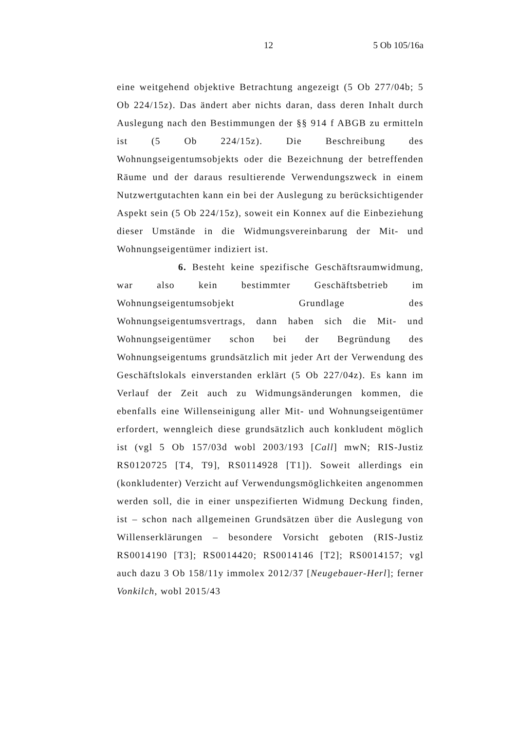12 5 Ob 105/16a
eine weitgehend objektive Betrachtung angezeigt (5 Ob 277/04b; 5 Ob 224/15z). Das ändert aber nichts daran, dass deren Inhalt durch Auslegung nach den Bestimmungen der §§ 914 f ABGB zu ermitteln ist (5 Ob 224/15z). Die Beschreibung des Wohnungseigentumsobjekts oder die Bezeichnung der betreffenden Räume und der daraus resultierende Verwendungszweck in einem Nutzwertgutachten kann ein bei der Auslegung zu berücksichtigender Aspekt sein (5 Ob 224/15z), soweit ein Konnex auf die Einbeziehung dieser Umstände in die Widmungsvereinbarung der Mit- und Wohnungseigentümer indiziert ist.
6. Besteht keine spezifische Geschäftsraumwidmung, war also kein bestimmter Geschäftsbetrieb im Wohnungseigentumsobjekt Grundlage des Wohnungseigentumsvertrags, dann haben sich die Mit- und Wohnungseigentümer schon bei der Begründung des Wohnungseigentums grundsätzlich mit jeder Art der Verwendung des Geschäftslokals einverstanden erklärt (5 Ob 227/04z). Es kann im Verlauf der Zeit auch zu Widmungsänderungen kommen, die ebenfalls eine Willenseinigung aller Mit- und Wohnungseigentümer erfordert, wenngleich diese grundsätzlich auch konkludent möglich ist (vgl 5 Ob 157/03d wobl 2003/193 [Call] mwN; RIS-Justiz RS0120725 [T4, T9], RS0114928 [T1]). Soweit allerdings ein (konkludenter) Verzicht auf Verwendungsmöglichkeiten angenommen werden soll, die in einer unspezifierten Widmung Deckung finden, ist – schon nach allgemeinen Grundsätzen über die Auslegung von Willenserklärungen – besondere Vorsicht geboten (RIS-Justiz RS0014190 [T3]; RS0014420; RS0014146 [T2]; RS0014157; vgl auch dazu 3 Ob 158/11y immolex 2012/37 [Neugebauer-Herl]; ferner Vonkilch, wobl 2015/43